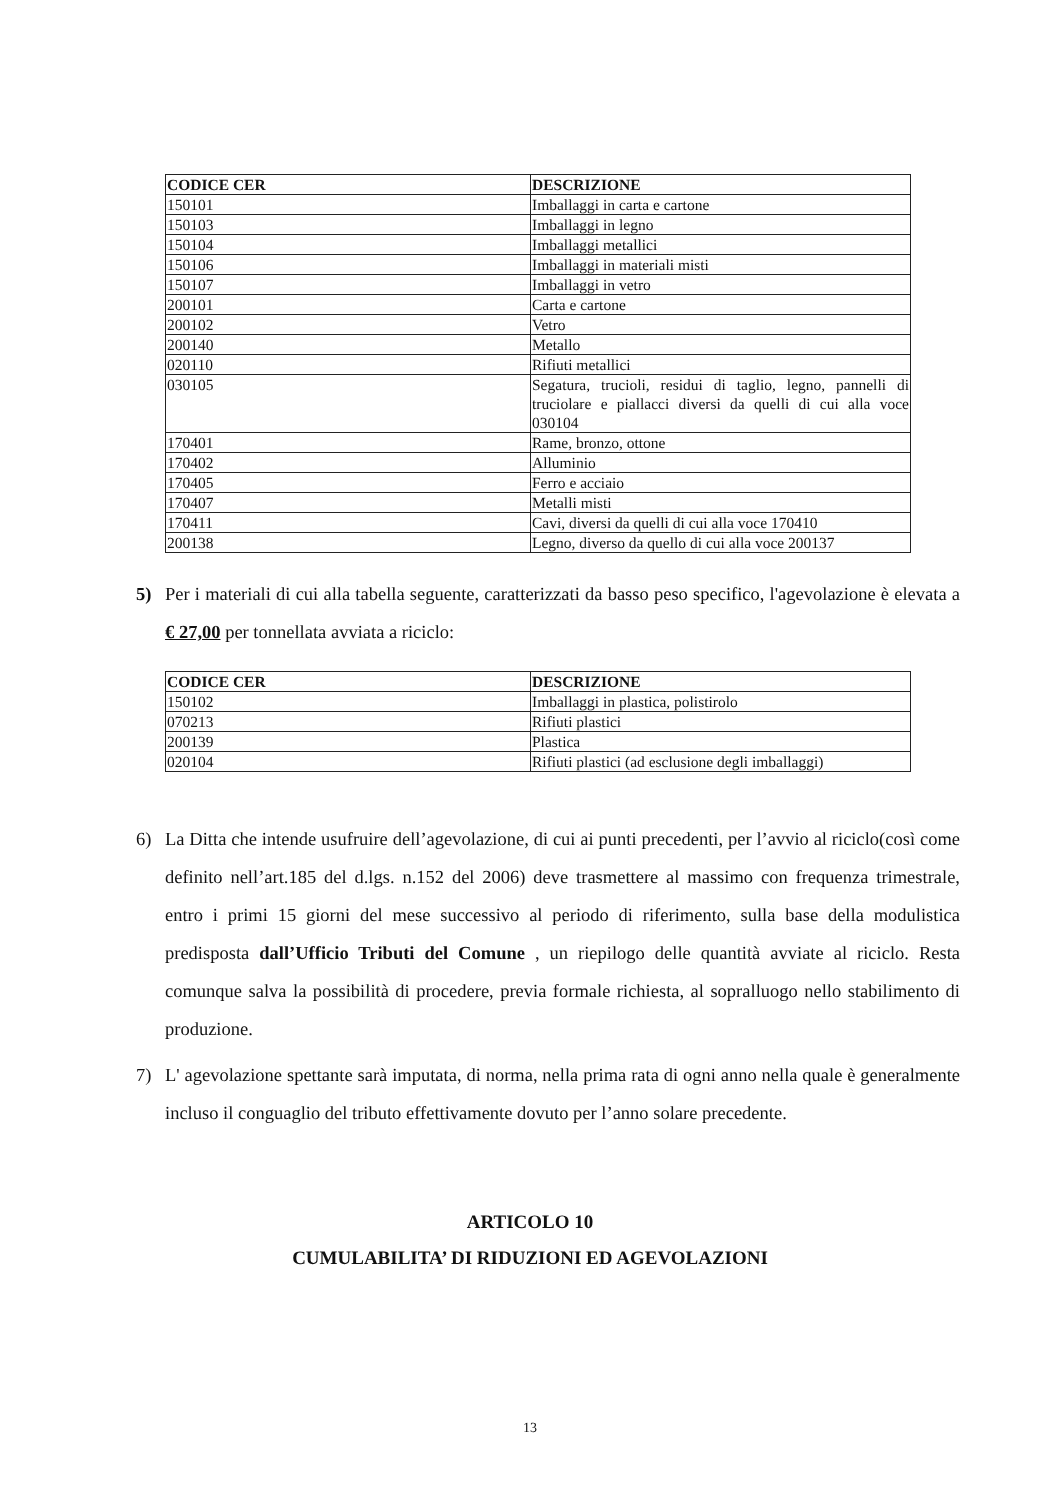| CODICE CER | DESCRIZIONE |
| --- | --- |
| 150101 | Imballaggi in carta e cartone |
| 150103 | Imballaggi in legno |
| 150104 | Imballaggi metallici |
| 150106 | Imballaggi in materiali misti |
| 150107 | Imballaggi in vetro |
| 200101 | Carta e cartone |
| 200102 | Vetro |
| 200140 | Metallo |
| 020110 | Rifiuti metallici |
| 030105 | Segatura, trucioli, residui di taglio, legno, pannelli di truciolare e piallacci diversi da quelli di cui alla voce 030104 |
| 170401 | Rame, bronzo, ottone |
| 170402 | Alluminio |
| 170405 | Ferro e acciaio |
| 170407 | Metalli misti |
| 170411 | Cavi, diversi da quelli di cui alla voce 170410 |
| 200138 | Legno, diverso da quello di cui alla voce 200137 |
5) Per i materiali di cui alla tabella seguente, caratterizzati da basso peso specifico, l'agevolazione è elevata a € 27,00 per tonnellata avviata a riciclo:
| CODICE CER | DESCRIZIONE |
| --- | --- |
| 150102 | Imballaggi in plastica, polistirolo |
| 070213 | Rifiuti plastici |
| 200139 | Plastica |
| 020104 | Rifiuti plastici (ad esclusione degli imballaggi) |
6) La Ditta che intende usufruire dell’agevolazione, di cui ai punti precedenti, per l’avvio al riciclo(così come definito nell’art.185 del d.lgs. n.152 del 2006) deve trasmettere al massimo con frequenza trimestrale, entro i primi 15 giorni del mese successivo al periodo di riferimento, sulla base della modulistica predisposta dall’Ufficio Tributi del Comune , un riepilogo delle quantità avviate al riciclo. Resta comunque salva la possibilità di procedere, previa formale richiesta, al sopralluogo nello stabilimento di produzione.
7) L' agevolazione spettante sarà imputata, di norma, nella prima rata di ogni anno nella quale è generalmente incluso il conguaglio del tributo effettivamente dovuto per l’anno solare precedente.
ARTICOLO 10
CUMULABILITA’ DI RIDUZIONI ED AGEVOLAZIONI
13